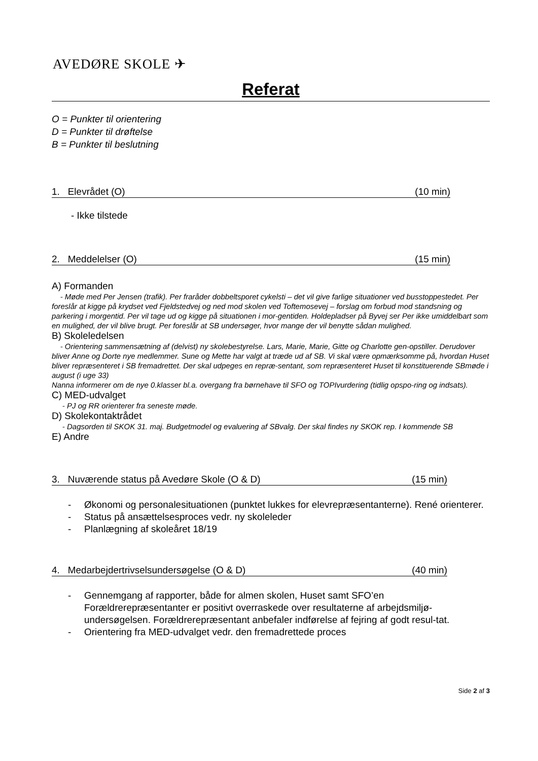AVEDØRE SKOLE ✈
Referat
O = Punkter til orientering
D = Punkter til drøftelse
B = Punkter til beslutning
1. Elevrådet (O) (10 min)
- Ikke tilstede
2. Meddelelser (O) (15 min)
A) Formanden
- Møde med Per Jensen (trafik). Per fraråder dobbeltsporet cykelsti – det vil give farlige situationer ved busstoppestedet. Per foreslår at kigge på krydset ved Fjeldstedvej og ned mod skolen ved Toftemosevej – forslag om forbud mod standsning og parkering i morgentid. Per vil tage ud og kigge på situationen i mor-gentiden. Holdepladser på Byvej ser Per ikke umiddelbart som en mulighed, der vil blive brugt. Per foreslår at SB undersøger, hvor mange der vil benytte sådan mulighed.
B) Skoleledelsen
- Orientering sammensætning af (delvist) ny skolebestyrelse. Lars, Marie, Marie, Gitte og Charlotte gen-opstiller. Derudover bliver Anne og Dorte nye medlemmer. Sune og Mette har valgt at træde ud af SB. Vi skal være opmærksomme på, hvordan Huset bliver repræsenteret i SB fremadrettet. Der skal udpeges en repræ-sentant, som repræsenteret Huset til konstituerende SBmøde i august (i uge 33)
Nanna informerer om de nye 0.klasser bl.a. overgang fra børnehave til SFO og TOPIvurdering (tidlig opspo-ring og indsats).
C) MED-udvalget
- PJ og RR orienterer fra seneste møde.
D) Skolekontaktrådet
- Dagsorden til SKOK 31. maj. Budgetmodel og evaluering af SBvalg. Der skal findes ny SKOK rep. I kommende SB
E) Andre
3. Nuværende status på Avedøre Skole (O & D) (15 min)
- Økonomi og personalesituationen (punktet lukkes for elevrepræsentanterne). René orienterer.
- Status på ansættelsesproces vedr. ny skoleleder
- Planlægning af skoleåret 18/19
4. Medarbejdertrivselsundersøgelse (O & D) (40 min)
- Gennemgang af rapporter, både for almen skolen, Huset samt SFO’en Forældrerepræsentanter er positivt overraskede over resultaterne af arbejdsmiljø-undersøgelsen. Forældrerepræsentant anbefaler indførelse af fejring af godt resul-tat.
- Orientering fra MED-udvalget vedr. den fremadrettede proces
Side 2 af 3